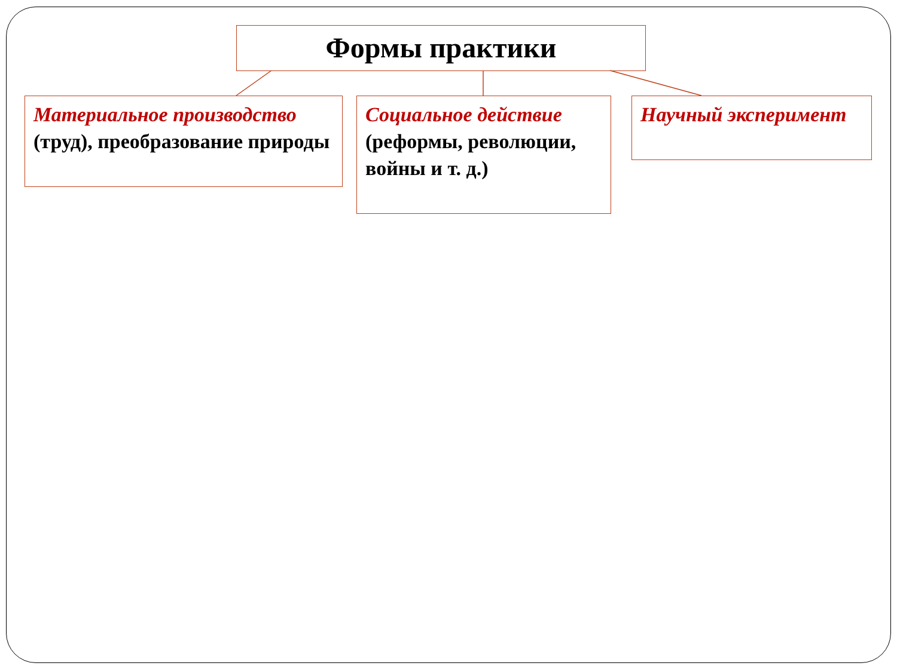Формы практики
Материальное производство (труд), преобразование природы
Социальное действие (реформы, революции, войны и т. д.)
Научный эксперимент